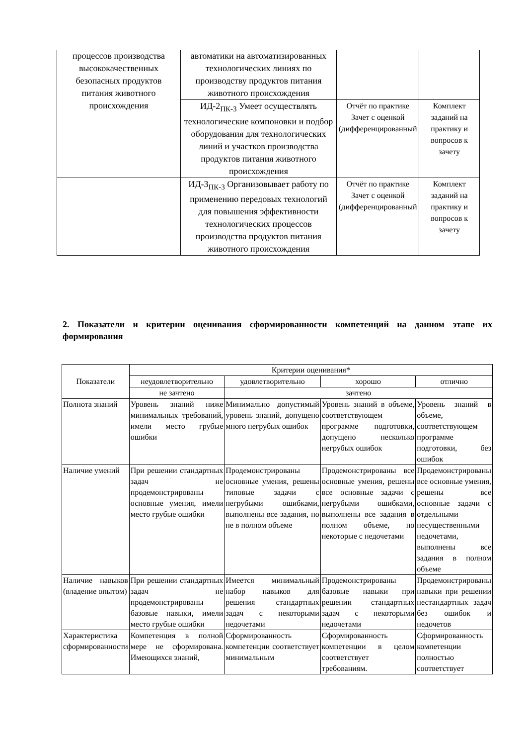| процессов производства высококачественных безопасных продуктов питания животного происхождения | автоматики на автоматизированных технологических линиях по производству продуктов питания животного происхождения | | |
| | ИД-2<sub>ПК-3</sub> Умеет осуществлять технологические компоновки и подбор оборудования для технологических линий и участков производства продуктов питания животного происхождения | Отчёт по практике Зачет с оценкой (дифференцированный | Комплект заданий на практику и вопросов к зачету |
| | ИД-3<sub>ПК-3</sub> Организовывает работу по применению передовых технологий для повышения эффективности технологических процессов производства продуктов питания животного происхождения | Отчёт по практике Зачет с оценкой (дифференцированный | Комплект заданий на практику и вопросов к зачету |
2. Показатели и критерии оценивания сформированности компетенций на данном этапе их формирования
| Показатели | Критерии оценивания* | | | |
| --- | --- | --- | --- | --- |
| | неудовлетворительно | удовлетворительно | хорошо | отлично |
| | не зачтено | зачтено | | |
| Полнота знаний | Уровень знаний ниже минимальных требований, имели место грубые ошибки | Минимально допустимый уровень знаний, допущено много негрубых ошибок | Уровень знаний в объеме, соответствующем программе подготовки, допущено несколько негрубых ошибок | Уровень знаний в объеме, соответствующем программе подготовки, без ошибок |
| Наличие умений | При решении стандартных задач не продемонстрированы основные умения, имели место грубые ошибки | Продемонстрированы основные умения, решены типовые задачи с негрубыми ошибками, выполнены все задания, но не в полном объеме | Продемонстрированы все основные умения, решены все основные задачи с негрубыми ошибками, выполнены все задания в полном объеме, но некоторые с недочетами | Продемонстрированы все основные умения, решены все основные задачи с отдельными несущественными недочетами, выполнены все задания в полном объеме |
| Наличие навыков (владение опытом) | При решении стандартных задач не продемонстрированы базовые навыки, имели место грубые ошибки | Имеется минимальный набор навыков для решения стандартных задач с некоторыми недочетами | Продемонстрированы базовые навыки при решении стандартных задач с некоторыми недочетами | Продемонстрированы навыки при решении нестандартных задач без ошибок и недочетов |
| Характеристика сформированности | Компетенция в полной мере не сформирована. Имеющихся знаний, | Сформированность компетенции соответствует минимальным | Сформированность компетенции в целом соответствует требованиям. | Сформированность компетенции полностью соответствует |